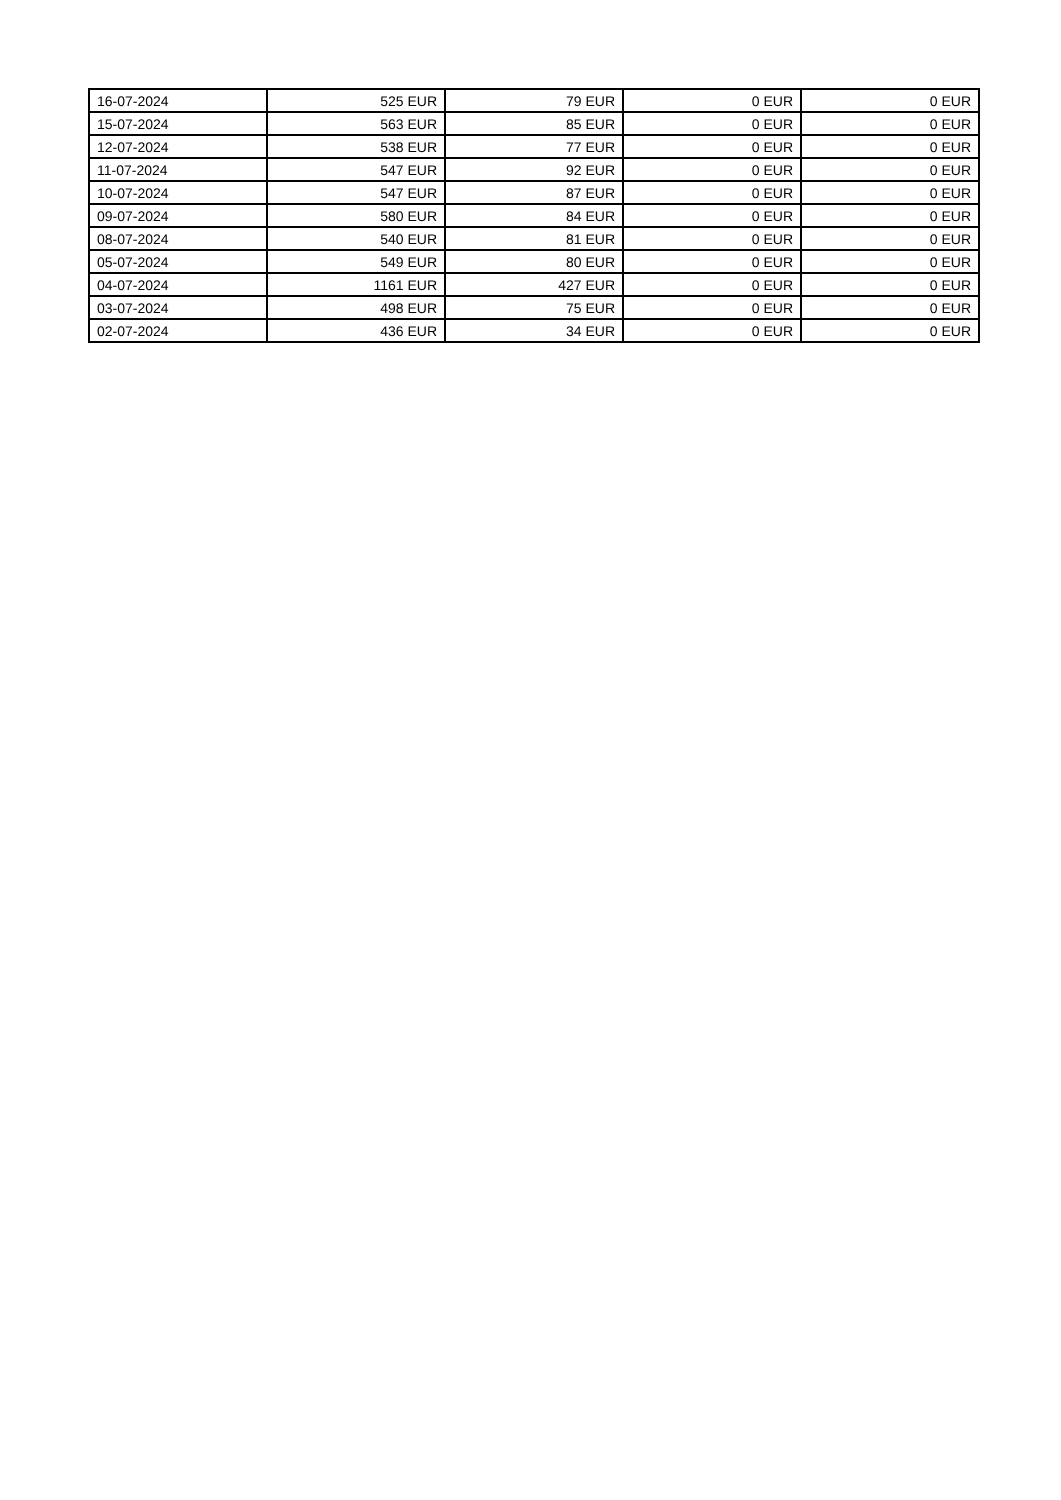| 16-07-2024 | 525 EUR | 79 EUR | 0 EUR | 0 EUR |
| 15-07-2024 | 563 EUR | 85 EUR | 0 EUR | 0 EUR |
| 12-07-2024 | 538 EUR | 77 EUR | 0 EUR | 0 EUR |
| 11-07-2024 | 547 EUR | 92 EUR | 0 EUR | 0 EUR |
| 10-07-2024 | 547 EUR | 87 EUR | 0 EUR | 0 EUR |
| 09-07-2024 | 580 EUR | 84 EUR | 0 EUR | 0 EUR |
| 08-07-2024 | 540 EUR | 81 EUR | 0 EUR | 0 EUR |
| 05-07-2024 | 549 EUR | 80 EUR | 0 EUR | 0 EUR |
| 04-07-2024 | 1161 EUR | 427 EUR | 0 EUR | 0 EUR |
| 03-07-2024 | 498 EUR | 75 EUR | 0 EUR | 0 EUR |
| 02-07-2024 | 436 EUR | 34 EUR | 0 EUR | 0 EUR |